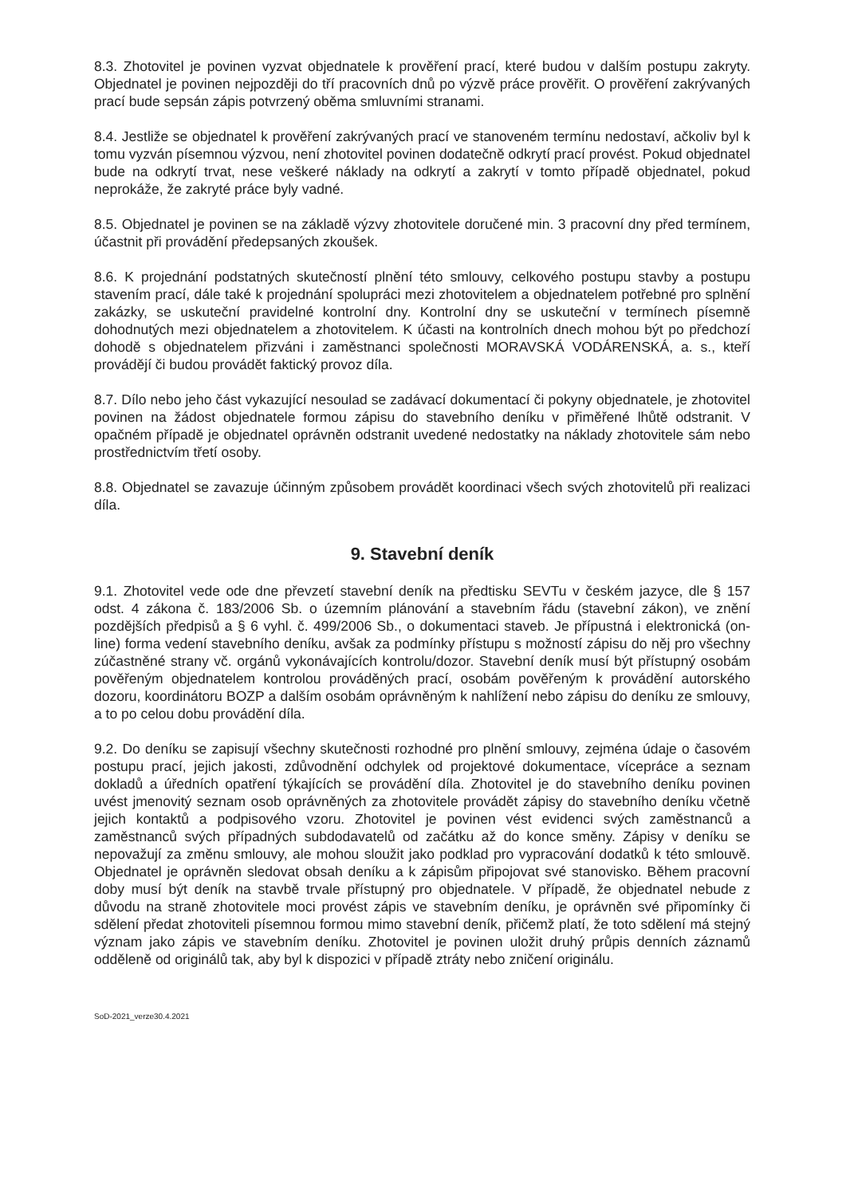8.3. Zhotovitel je povinen vyzvat objednatele k prověření prací, které budou v dalším postupu zakryty. Objednatel je povinen nejpozději do tří pracovních dnů po výzvě práce prověřit. O prověření zakrývaných prací bude sepsán zápis potvrzený oběma smluvními stranami.
8.4. Jestliže se objednatel k prověření zakrývaných prací ve stanoveném termínu nedostaví, ačkoliv byl k tomu vyzván písemnou výzvou, není zhotovitel povinen dodatečně odkrytí prací provést. Pokud objednatel bude na odkrytí trvat, nese veškeré náklady na odkrytí a zakrytí v tomto případě objednatel, pokud neprokáže, že zakryté práce byly vadné.
8.5. Objednatel je povinen se na základě výzvy zhotovitele doručené min. 3 pracovní dny před termínem, účastnit při provádění předepsaných zkoušek.
8.6. K projednání podstatných skutečností plnění této smlouvy, celkového postupu stavby a postupu stavením prací, dále také k projednání spolupráci mezi zhotovitelem a objednatelem potřebné pro splnění zakázky, se uskuteční pravidelné kontrolní dny. Kontrolní dny se uskuteční v termínech písemně dohodnutých mezi objednatelem a zhotovitelem. K účasti na kontrolních dnech mohou být po předchozí dohodě s objednatelem přizváni i zaměstnanci společnosti MORAVSKÁ VODÁRENSKÁ, a. s., kteří provádějí či budou provádět faktický provoz díla.
8.7. Dílo nebo jeho část vykazující nesoulad se zadávací dokumentací či pokyny objednatele, je zhotovitel povinen na žádost objednatele formou zápisu do stavebního deníku v přiměřené lhůtě odstranit. V opačném případě je objednatel oprávněn odstranit uvedené nedostatky na náklady zhotovitele sám nebo prostřednictvím třetí osoby.
8.8. Objednatel se zavazuje účinným způsobem provádět koordinaci všech svých zhotovitelů při realizaci díla.
9. Stavební deník
9.1. Zhotovitel vede ode dne převzetí stavební deník na předtisku SEVTu v českém jazyce, dle § 157 odst. 4 zákona č. 183/2006 Sb. o územním plánování a stavebním řádu (stavební zákon), ve znění pozdějších předpisů a § 6 vyhl. č. 499/2006 Sb., o dokumentaci staveb. Je přípustná i elektronická (on-line) forma vedení stavebního deníku, avšak za podmínky přístupu s možností zápisu do něj pro všechny zúčastněné strany vč. orgánů vykonávajících kontrolu/dozor. Stavební deník musí být přístupný osobám pověřeným objednatelem kontrolou prováděných prací, osobám pověřeným k provádění autorského dozoru, koordinátoru BOZP a dalším osobám oprávněným k nahlížení nebo zápisu do deníku ze smlouvy, a to po celou dobu provádění díla.
9.2. Do deníku se zapisují všechny skutečnosti rozhodné pro plnění smlouvy, zejména údaje o časovém postupu prací, jejich jakosti, zdůvodnění odchylek od projektové dokumentace, vícepráce a seznam dokladů a úředních opatření týkajících se provádění díla. Zhotovitel je do stavebního deníku povinen uvést jmenovitý seznam osob oprávněných za zhotovitele provádět zápisy do stavebního deníku včetně jejich kontaktů a podpisového vzoru. Zhotovitel je povinen vést evidenci svých zaměstnanců a zaměstnanců svých případných subdodavatelů od začátku až do konce směny. Zápisy v deníku se nepovažují za změnu smlouvy, ale mohou sloužit jako podklad pro vypracování dodatků k této smlouvě. Objednatel je oprávněn sledovat obsah deníku a k zápisům připojovat své stanovisko. Během pracovní doby musí být deník na stavbě trvale přístupný pro objednatele. V případě, že objednatel nebude z důvodu na straně zhotovitele moci provést zápis ve stavebním deníku, je oprávněn své připomínky či sdělení předat zhotoviteli písemnou formou mimo stavební deník, přičemž platí, že toto sdělení má stejný význam jako zápis ve stavebním deníku. Zhotovitel je povinen uložit druhý průpis denních záznamů odděleně od originálů tak, aby byl k dispozici v případě ztráty nebo zničení originálu.
SoD-2021_verze30.4.2021